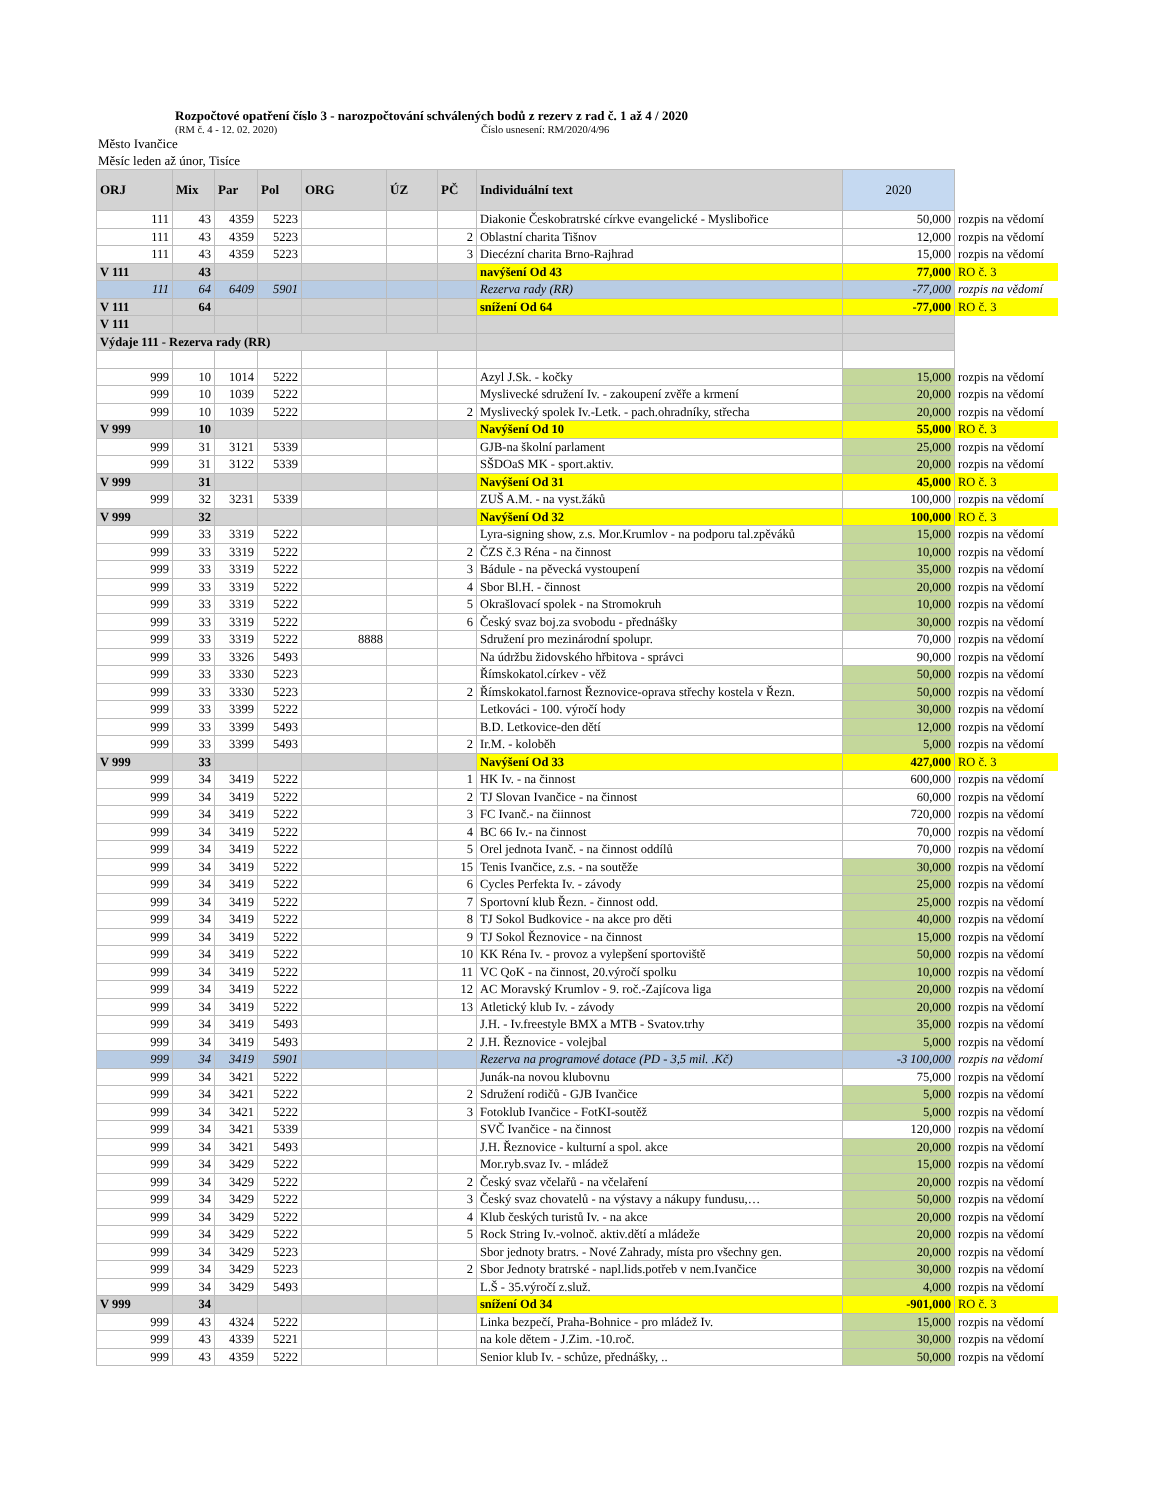Rozpočtové opatření číslo 3 - narozpočtování schválených bodů z rezerv z rad č. 1 až 4 / 2020
(RM č. 4 - 12. 02. 2020) Číslo usnesení: RM/2020/4/96
Město Ivančice
Měsíc leden až únor, Tisíce
| ORJ | Mix | Par | Pol | ORG | ÚZ | PČ | Individuální text | 2020 | |
| 111 | 43 | 4359 | 5223 | | | | Diakonie Českobratrské církve evangelické - Myslibořice | 50,000 | rozpis na vědomí |
| 111 | 43 | 4359 | 5223 | | | 2 | Oblastní charita Tišnov | 12,000 | rozpis na vědomí |
| 111 | 43 | 4359 | 5223 | | | 3 | Diecézní charita Brno-Rajhrad | 15,000 | rozpis na vědomí |
| V 111 | 43 | | | | | | navýšení Od 43 | 77,000 | RO č. 3 |
| 111 | 64 | 6409 | 5901 | | | | Rezerva rady (RR) | -77,000 | rozpis na vědomí |
| V 111 | 64 | | | | | | snížení Od 64 | -77,000 | RO č. 3 |
| V 111 | | | | | | | | | |
| Výdaje 111 - Rezerva rady (RR) | | | | | | | | | |
| 999 | 10 | 1014 | 5222 | | | | Azyl J.Sk. - kočky | 15,000 | rozpis na vědomí |
| 999 | 10 | 1039 | 5222 | | | | Myslivecké sdružení Iv. - zakoupení zvěře a krmení | 20,000 | rozpis na vědomí |
| 999 | 10 | 1039 | 5222 | | | 2 | Myslivecký spolek Iv.-Letk. - pach.ohradníky, střecha | 20,000 | rozpis na vědomí |
| V 999 | 10 | | | | | | Navýšení Od 10 | 55,000 | RO č. 3 |
| 999 | 31 | 3121 | 5339 | | | | GJB-na školní parlament | 25,000 | rozpis na vědomí |
| 999 | 31 | 3122 | 5339 | | | | SŠDOaS MK - sport.aktiv. | 20,000 | rozpis na vědomí |
| V 999 | 31 | | | | | | Navýšení Od 31 | 45,000 | RO č. 3 |
| 999 | 32 | 3231 | 5339 | | | | ZUŠ A.M. - na vyst.žáků | 100,000 | rozpis na vědomí |
| V 999 | 32 | | | | | | Navýšení Od 32 | 100,000 | RO č. 3 |
| 999 | 33 | 3319 | 5222 | | | | Lyra-signing show, z.s. Mor.Krumlov - na podporu tal.zpěváků | 15,000 | rozpis na vědomí |
| 999 | 33 | 3319 | 5222 | | | 2 | ČZS č.3 Réna - na činnost | 10,000 | rozpis na vědomí |
| 999 | 33 | 3319 | 5222 | | | 3 | Bádule - na pěvecká vystoupení | 35,000 | rozpis na vědomí |
| 999 | 33 | 3319 | 5222 | | | 4 | Sbor Bl.H. - činnost | 20,000 | rozpis na vědomí |
| 999 | 33 | 3319 | 5222 | | | 5 | Okrašlovací spolek - na Stromokruh | 10,000 | rozpis na vědomí |
| 999 | 33 | 3319 | 5222 | | | 6 | Český svaz boj.za svobodu - přednášky | 30,000 | rozpis na vědomí |
| 999 | 33 | 3319 | 5222 | 8888 | | | Sdružení pro mezinárodní spolupr. | 70,000 | rozpis na vědomí |
| 999 | 33 | 3326 | 5493 | | | | Na údržbu židovského hřbitova - správci | 90,000 | rozpis na vědomí |
| 999 | 33 | 3330 | 5223 | | | | Římskokatol.církev - věž | 50,000 | rozpis na vědomí |
| 999 | 33 | 3330 | 5223 | | | 2 | Římskokatol.farnost Řeznovice-oprava střechy kostela v Řezn. | 50,000 | rozpis na vědomí |
| 999 | 33 | 3399 | 5222 | | | | Letkováci - 100. výročí hody | 30,000 | rozpis na vědomí |
| 999 | 33 | 3399 | 5493 | | | | B.D. Letkovice-den dětí | 12,000 | rozpis na vědomí |
| 999 | 33 | 3399 | 5493 | | | 2 | Ir.M. - koloběh | 5,000 | rozpis na vědomí |
| V 999 | 33 | | | | | | Navýšení Od 33 | 427,000 | RO č. 3 |
| 999 | 34 | 3419 | 5222 | | | 1 | HK Iv. - na činnost | 600,000 | rozpis na vědomí |
| 999 | 34 | 3419 | 5222 | | | 2 | TJ Slovan Ivančice - na činnost | 60,000 | rozpis na vědomí |
| 999 | 34 | 3419 | 5222 | | | 3 | FC Ivanč.- na čiinnost | 720,000 | rozpis na vědomí |
| 999 | 34 | 3419 | 5222 | | | 4 | BC 66 Iv.- na činnost | 70,000 | rozpis na vědomí |
| 999 | 34 | 3419 | 5222 | | | 5 | Orel jednota Ivanč. - na činnost oddílů | 70,000 | rozpis na vědomí |
| 999 | 34 | 3419 | 5222 | | | 15 | Tenis Ivančice, z.s. - na soutěže | 30,000 | rozpis na vědomí |
| 999 | 34 | 3419 | 5222 | | | 6 | Cycles Perfekta Iv. - závody | 25,000 | rozpis na vědomí |
| 999 | 34 | 3419 | 5222 | | | 7 | Sportovní klub Řezn. - činnost odd. | 25,000 | rozpis na vědomí |
| 999 | 34 | 3419 | 5222 | | | 8 | TJ Sokol Budkovice - na akce pro děti | 40,000 | rozpis na vědomí |
| 999 | 34 | 3419 | 5222 | | | 9 | TJ Sokol Řeznovice - na činnost | 15,000 | rozpis na vědomí |
| 999 | 34 | 3419 | 5222 | | | 10 | KK Réna Iv. - provoz a vylepšení sportoviště | 50,000 | rozpis na vědomí |
| 999 | 34 | 3419 | 5222 | | | 11 | VC QoK - na činnost, 20.výročí spolku | 10,000 | rozpis na vědomí |
| 999 | 34 | 3419 | 5222 | | | 12 | AC Moravský Krumlov - 9. roč.-Zajícova liga | 20,000 | rozpis na vědomí |
| 999 | 34 | 3419 | 5222 | | | 13 | Atletický klub Iv. - závody | 20,000 | rozpis na vědomí |
| 999 | 34 | 3419 | 5493 | | | | J.H. - Iv.freestyle BMX a MTB - Svatov.trhy | 35,000 | rozpis na vědomí |
| 999 | 34 | 3419 | 5493 | | | 2 | J.H. Řeznovice - volejbal | 5,000 | rozpis na vědomí |
| 999 | 34 | 3419 | 5901 | | | | Rezerva na programové dotace (PD - 3,5 mil. .Kč) | -3 100,000 | rozpis na vědomí |
| 999 | 34 | 3421 | 5222 | | | | Junák-na novou klubovnu | 75,000 | rozpis na vědomí |
| 999 | 34 | 3421 | 5222 | | | 2 | Sdružení rodičů - GJB Ivančice | 5,000 | rozpis na vědomí |
| 999 | 34 | 3421 | 5222 | | | 3 | Fotoklub Ivančice - FotKI-soutěž | 5,000 | rozpis na vědomí |
| 999 | 34 | 3421 | 5339 | | | | SVČ Ivančice - na činnost | 120,000 | rozpis na vědomí |
| 999 | 34 | 3421 | 5493 | | | | J.H. Řeznovice - kulturní a spol. akce | 20,000 | rozpis na vědomí |
| 999 | 34 | 3429 | 5222 | | | | Mor.ryb.svaz Iv. - mládež | 15,000 | rozpis na vědomí |
| 999 | 34 | 3429 | 5222 | | | 2 | Český svaz včelařů - na včelaření | 20,000 | rozpis na vědomí |
| 999 | 34 | 3429 | 5222 | | | 3 | Český svaz chovatelů - na výstavy a nákupy fundusu,… | 50,000 | rozpis na vědomí |
| 999 | 34 | 3429 | 5222 | | | 4 | Klub českých turistů Iv. - na akce | 20,000 | rozpis na vědomí |
| 999 | 34 | 3429 | 5222 | | | 5 | Rock String Iv.-volnoč. aktiv.dětí a mládeže | 20,000 | rozpis na vědomí |
| 999 | 34 | 3429 | 5223 | | | | Sbor jednoty bratrs. - Nové Zahrady, místa pro všechny gen. | 20,000 | rozpis na vědomí |
| 999 | 34 | 3429 | 5223 | | | 2 | Sbor Jednoty bratrské - napl.lids.potřeb v nem.Ivančice | 30,000 | rozpis na vědomí |
| 999 | 34 | 3429 | 5493 | | | | L.Š - 35.výročí z.služ. | 4,000 | rozpis na vědomí |
| V 999 | 34 | | | | | | snížení Od 34 | -901,000 | RO č. 3 |
| 999 | 43 | 4324 | 5222 | | | | Linka bezpečí, Praha-Bohnice - pro mládež Iv. | 15,000 | rozpis na vědomí |
| 999 | 43 | 4339 | 5221 | | | | na kole dětem - J.Zim. -10.roč. | 30,000 | rozpis na vědomí |
| 999 | 43 | 4359 | 5222 | | | | Senior klub Iv. - schůze, přednášky, .. | 50,000 | rozpis na vědomí |